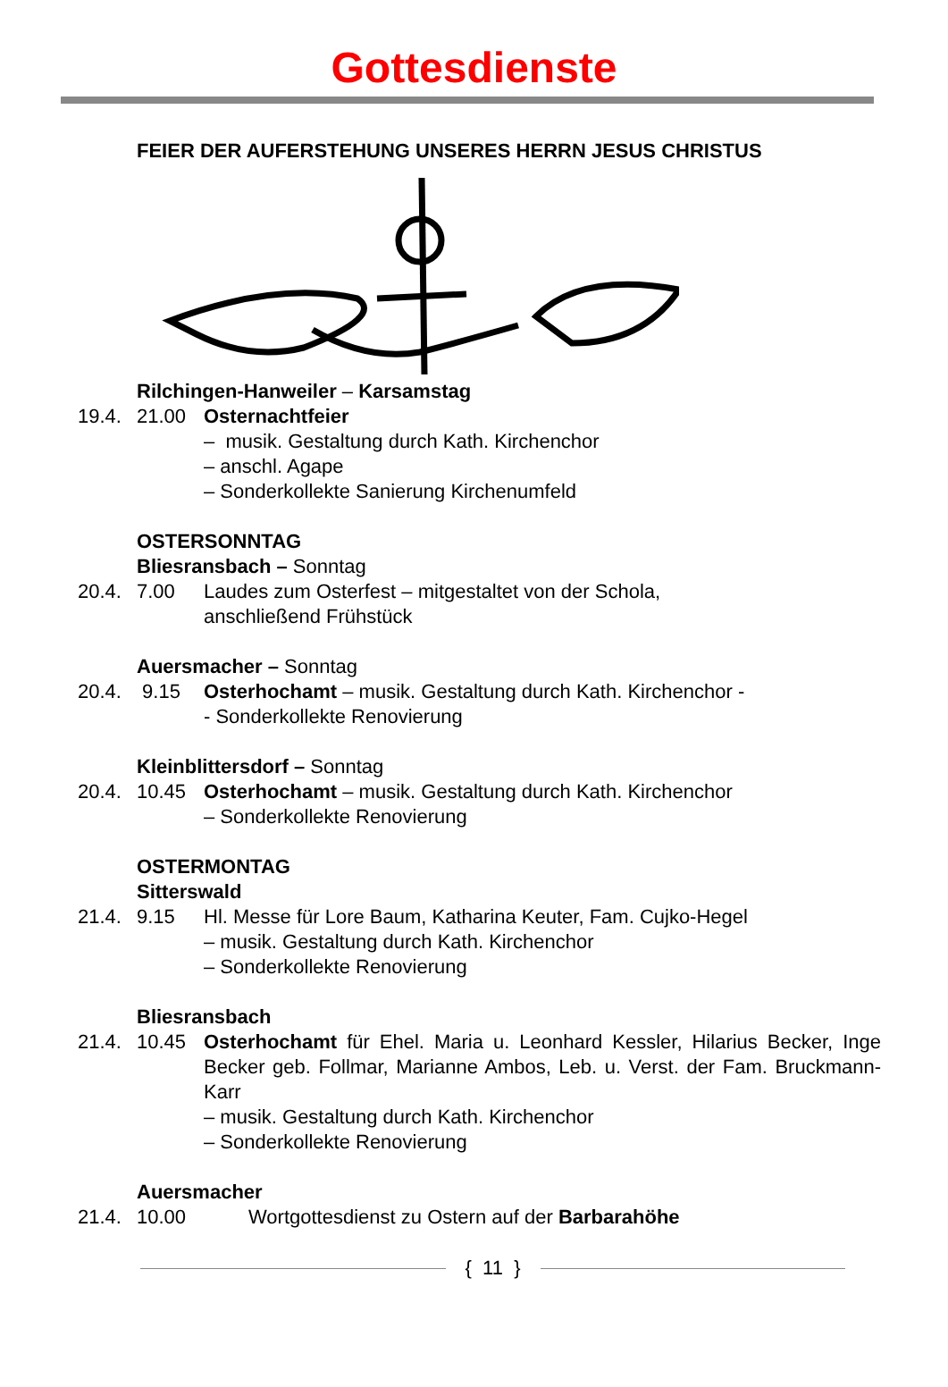Gottesdienste
FEIER DER AUFERSTEHUNG UNSERES HERRN JESUS CHRISTUS
Rilchingen-Hanweiler – Karsamstag
19.4. 21.00 Osternachtfeier
– musik. Gestaltung durch Kath. Kirchenchor
– anschl. Agape
– Sonderkollekte Sanierung Kirchenumfeld
OSTERSONNTAG
Bliesransbach – Sonntag
20.4. 7.00 Laudes zum Osterfest – mitgestaltet von der Schola,
anschließend Frühstück
Auersmacher – Sonntag
20.4. 9.15 Osterhochamt – musik. Gestaltung durch Kath. Kirchenchor -
- Sonderkollekte Renovierung
Kleinblittersdorf – Sonntag
20.4. 10.45 Osterhochamt – musik. Gestaltung durch Kath. Kirchenchor
– Sonderkollekte Renovierung
OSTERMONTAG
Sitterswald
21.4. 9.15 Hl. Messe für Lore Baum, Katharina Keuter, Fam. Cujko-Hegel
– musik. Gestaltung durch Kath. Kirchenchor
– Sonderkollekte Renovierung
Bliesransbach
21.4. 10.45 Osterhochamt für Ehel. Maria u. Leonhard Kessler, Hilarius Becker, Inge Becker geb. Follmar, Marianne Ambos, Leb. u. Verst. der Fam. Bruckmann-Karr
– musik. Gestaltung durch Kath. Kirchenchor
– Sonderkollekte Renovierung
Auersmacher
21.4. 10.00 Wortgottesdienst zu Ostern auf der Barbarahöhe
{ 11 }